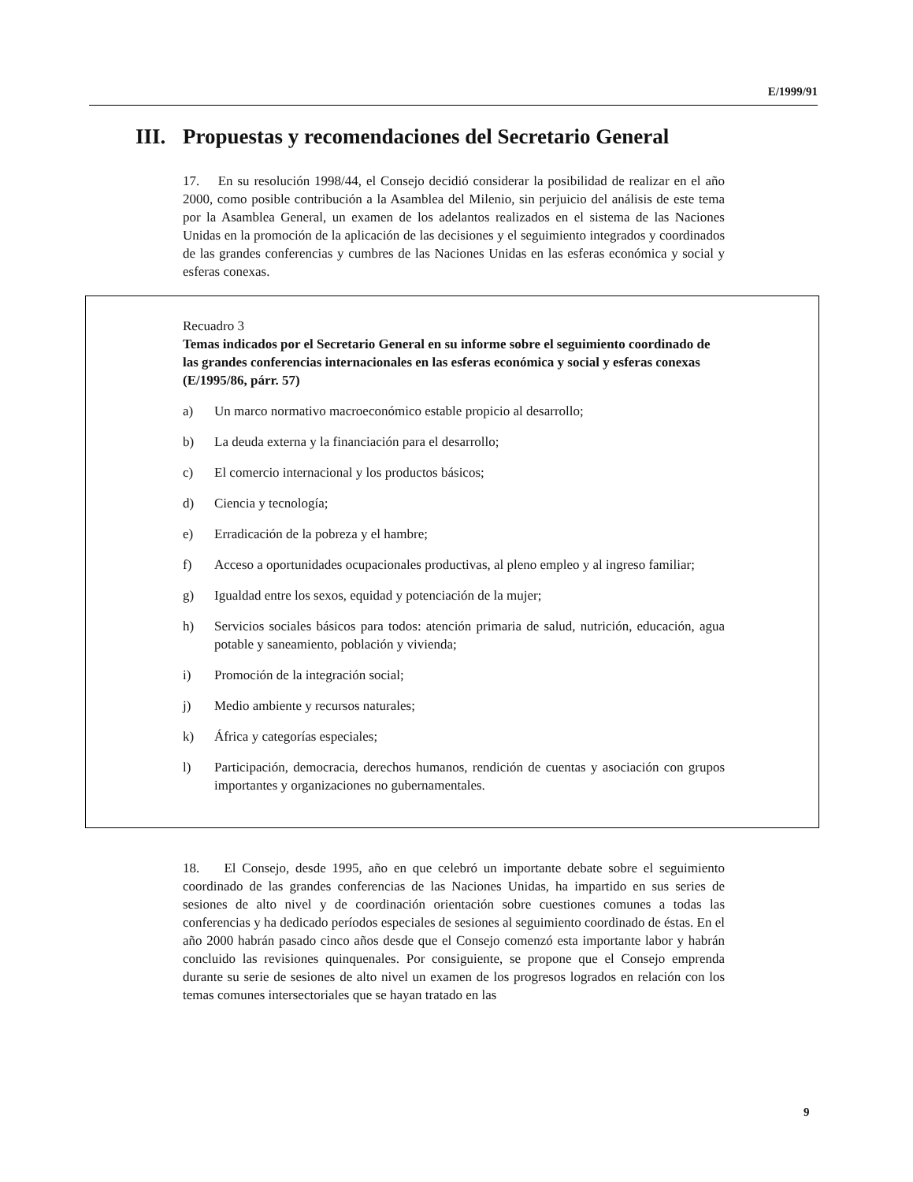E/1999/91
III. Propuestas y recomendaciones del Secretario General
17. En su resolución 1998/44, el Consejo decidió considerar la posibilidad de realizar en el año 2000, como posible contribución a la Asamblea del Milenio, sin perjuicio del análisis de este tema por la Asamblea General, un examen de los adelantos realizados en el sistema de las Naciones Unidas en la promoción de la aplicación de las decisiones y el seguimiento integrados y coordinados de las grandes conferencias y cumbres de las Naciones Unidas en las esferas económica y social y esferas conexas.
Recuadro 3
Temas indicados por el Secretario General en su informe sobre el seguimiento coordinado de las grandes conferencias internacionales en las esferas económica y social y esferas conexas (E/1995/86, párr. 57)
a) Un marco normativo macroeconómico estable propicio al desarrollo;
b) La deuda externa y la financiación para el desarrollo;
c) El comercio internacional y los productos básicos;
d) Ciencia y tecnología;
e) Erradicación de la pobreza y el hambre;
f) Acceso a oportunidades ocupacionales productivas, al pleno empleo y al ingreso familiar;
g) Igualdad entre los sexos, equidad y potenciación de la mujer;
h) Servicios sociales básicos para todos: atención primaria de salud, nutrición, educación, agua potable y saneamiento, población y vivienda;
i) Promoción de la integración social;
j) Medio ambiente y recursos naturales;
k) África y categorías especiales;
l) Participación, democracia, derechos humanos, rendición de cuentas y asociación con grupos importantes y organizaciones no gubernamentales.
18. El Consejo, desde 1995, año en que celebró un importante debate sobre el seguimiento coordinado de las grandes conferencias de las Naciones Unidas, ha impartido en sus series de sesiones de alto nivel y de coordinación orientación sobre cuestiones comunes a todas las conferencias y ha dedicado períodos especiales de sesiones al seguimiento coordinado de éstas. En el año 2000 habrán pasado cinco años desde que el Consejo comenzó esta importante labor y habrán concluido las revisiones quinquenales. Por consiguiente, se propone que el Consejo emprenda durante su serie de sesiones de alto nivel un examen de los progresos logrados en relación con los temas comunes intersectoriales que se hayan tratado en las
9